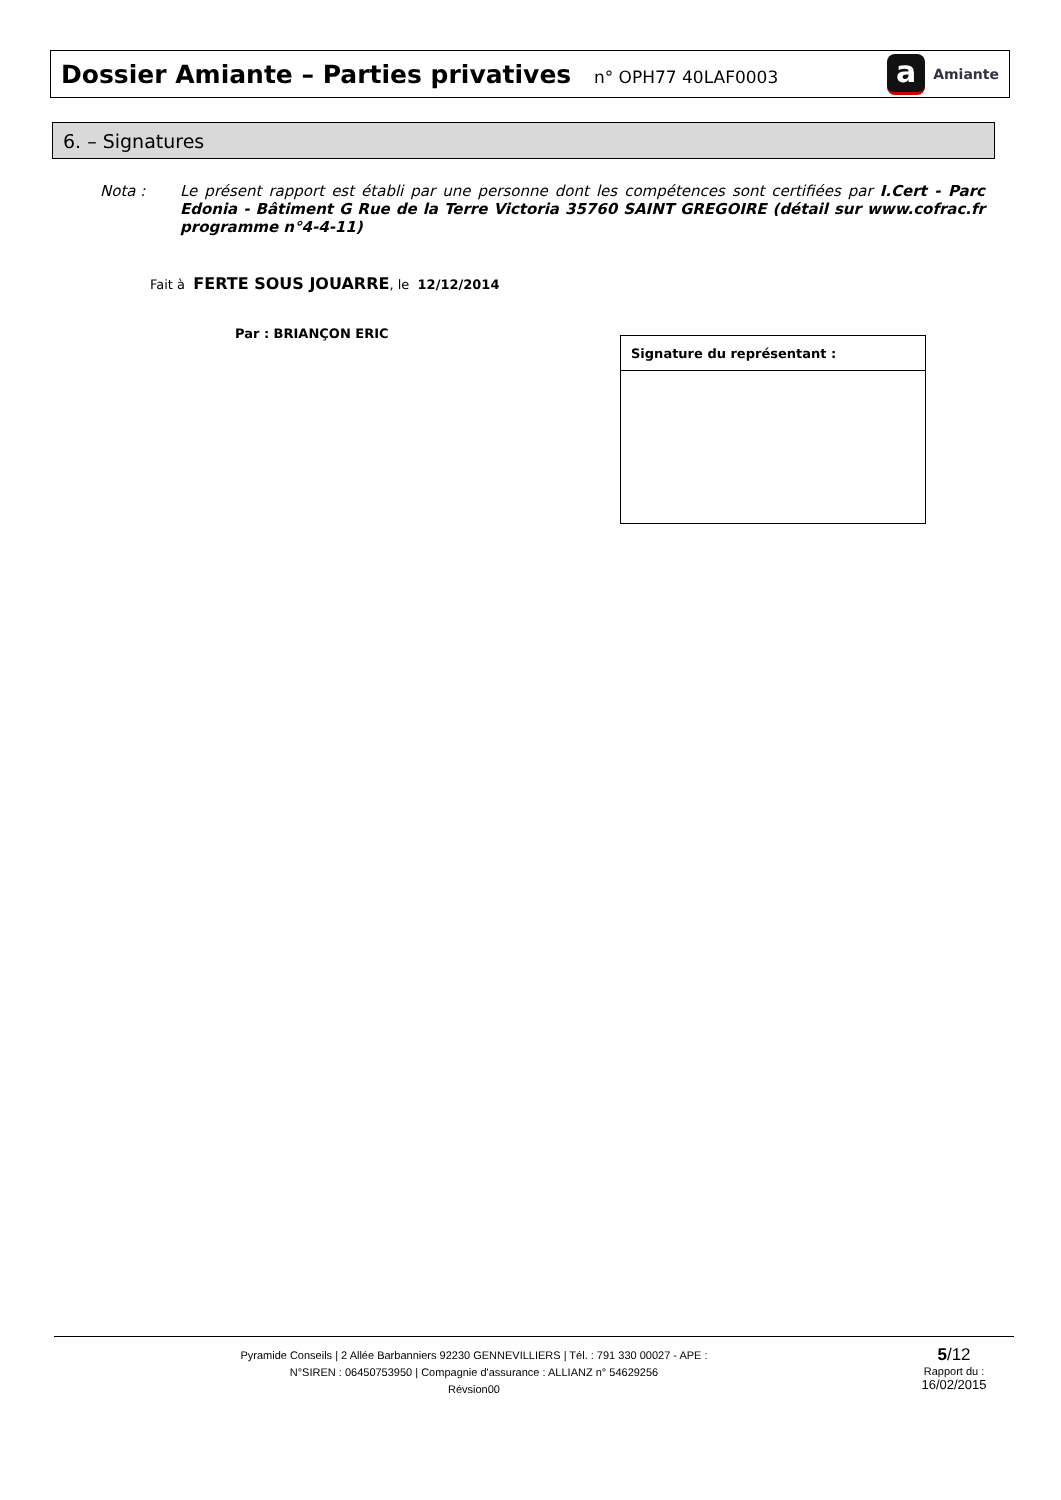Dossier Amiante – Parties privatives n° OPH77 40LAF0003
a
Amiante
6. – Signatures
Nota : Le présent rapport est établi par une personne dont les compétences sont certifiées par I.Cert - Parc Edonia - Bâtiment G Rue de la Terre Victoria 35760 SAINT GREGOIRE (détail sur www.cofrac.fr programme n°4-4-11)
Fait à FERTE SOUS JOUARRE, le 12/12/2014
Par : BRIANÇON ERIC
| Signature du représentant : |
| --- |
Pyramide Conseils | 2 Allée Barbanniers 92230 GENNEVILLIERS | Tél. : 791 330 00027 - APE :
N°SIREN : 06450753950 | Compagnie d'assurance : ALLIANZ n° 54629256
Révsion00
5/12
Rapport du :
16/02/2015